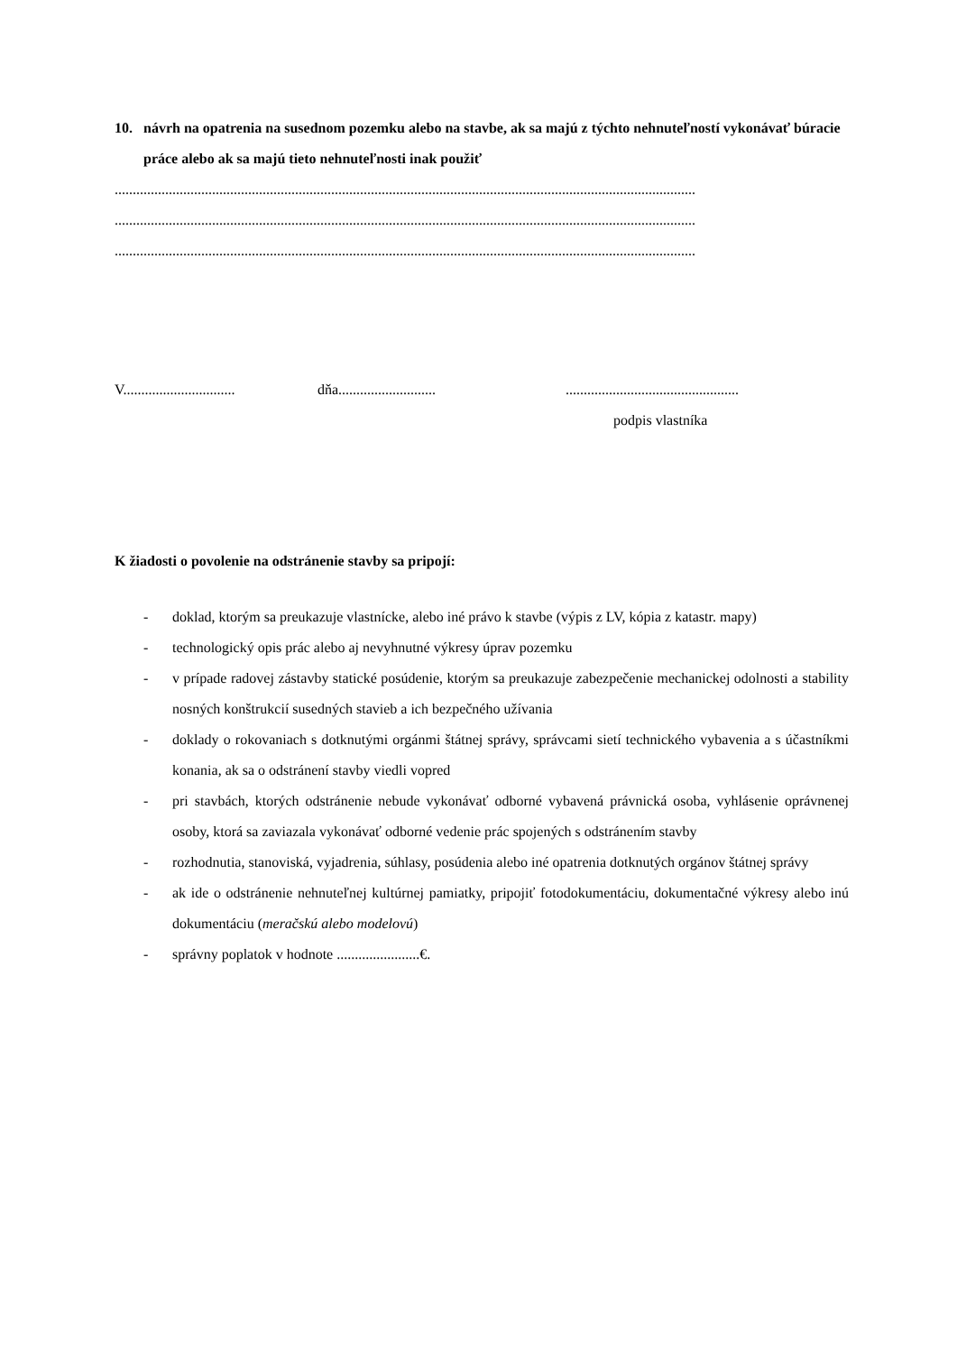10. návrh na opatrenia na susednom pozemku alebo na stavbe, ak sa majú z týchto nehnuteľností vykonávať búracie práce alebo ak sa majú tieto nehnuteľnosti inak použiť
.................................................................................................................................................................
.................................................................................................................................................................
.................................................................................................................................................................
V...............................
dňa...........................
................................................
podpis vlastníka
K žiadosti o povolenie na odstránenie stavby sa pripojí:
- doklad, ktorým sa preukazuje vlastnícke, alebo iné právo k stavbe (výpis z LV, kópia z katastr. mapy)
- technologický opis prác alebo aj nevyhnutné výkresy úprav pozemku
- v prípade radovej zástavby statické posúdenie, ktorým sa preukazuje zabezpečenie mechanickej odolnosti a stability nosných konštrukcií susedných stavieb a ich bezpečného užívania
- doklady o rokovaniach s dotknutými orgánmi štátnej správy, správcami sietí technického vybavenia a s účastníkmi konania, ak sa o odstránení stavby viedli vopred
- pri stavbách, ktorých odstránenie nebude vykonávať odborné vybavená právnická osoba, vyhlásenie oprávnenej osoby, ktorá sa zaviazala vykonávať odborné vedenie prác spojených s odstránením stavby
- rozhodnutia, stanoviská, vyjadrenia, súhlasy, posúdenia alebo iné opatrenia dotknutých orgánov štátnej správy
- ak ide o odstránenie nehnuteľnej kultúrnej pamiatky, pripojiť fotodokumentáciu, dokumentačné výkresy alebo inú dokumentáciu (meračskú alebo modelovú)
- správny poplatok v hodnote .......................€.